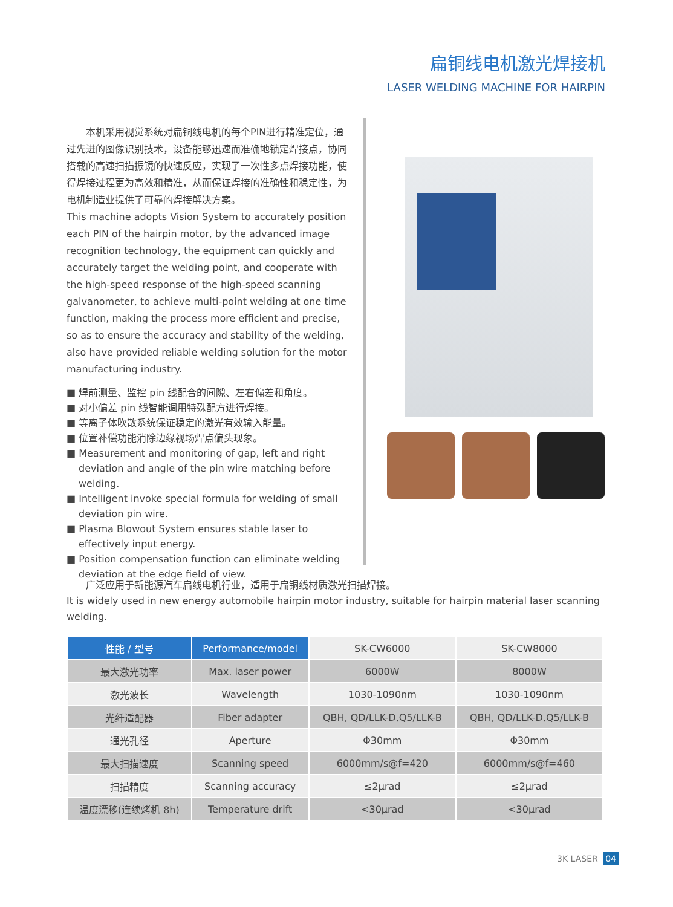扁铜线电机激光焊接机
LASER WELDING MACHINE FOR HAIRPIN
　　本机采用视觉系统对扁铜线电机的每个PIN进行精准定位，通过先进的图像识别技术，设备能够迅速而准确地锁定焊接点，协同搭载的高速扫描振镜的快速反应，实现了一次性多点焊接功能，使得焊接过程更为高效和精准，从而保证焊接的准确性和稳定性，为电机制造业提供了可靠的焊接解决方案。
This machine adopts Vision System to accurately position each PIN of the hairpin motor, by the advanced image recognition technology, the equipment can quickly and accurately target the welding point, and cooperate with the high-speed response of the high-speed scanning galvanometer, to achieve multi-point welding at one time function, making the process more efficient and precise, so as to ensure the accuracy and stability of the welding, also have provided reliable welding solution for the motor manufacturing industry.
■ 焊前测量、监控 pin 线配合的间隙、左右偏差和角度。
■ 对小偏差 pin 线智能调用特殊配方进行焊接。
■ 等离子体吹散系统保证稳定的激光有效输入能量。
■ 位置补偿功能消除边缘视场焊点偏头现象。
■ Measurement and monitoring of gap, left and right deviation and angle of the pin wire matching before welding.
■ Intelligent invoke special formula for welding of small deviation pin wire.
■ Plasma Blowout System ensures stable laser to effectively input energy.
■ Position compensation function can eliminate welding deviation at the edge field of view.
　　广泛应用于新能源汽车扁线电机行业，适用于扁铜线材质激光扫描焊接。
It is widely used in new energy automobile hairpin motor industry, suitable for hairpin material laser scanning welding.
| 性能 / 型号 | Performance/model | SK-CW6000 | SK-CW8000 |
| 最大激光功率 | Max. laser power | 6000W | 8000W |
| 激光波长 | Wavelength | 1030-1090nm | 1030-1090nm |
| 光纤适配器 | Fiber adapter | QBH, QD/LLK-D,Q5/LLK-B | QBH, QD/LLK-D,Q5/LLK-B |
| 通光孔径 | Aperture | Φ30mm | Φ30mm |
| 最大扫描速度 | Scanning speed | 6000mm/s@f=420 | 6000mm/s@f=460 |
| 扫描精度 | Scanning accuracy | ≤2μrad | ≤2μrad |
| 温度漂移(连续烤机 8h) | Temperature drift | <30μrad | <30μrad |
3K LASER 04